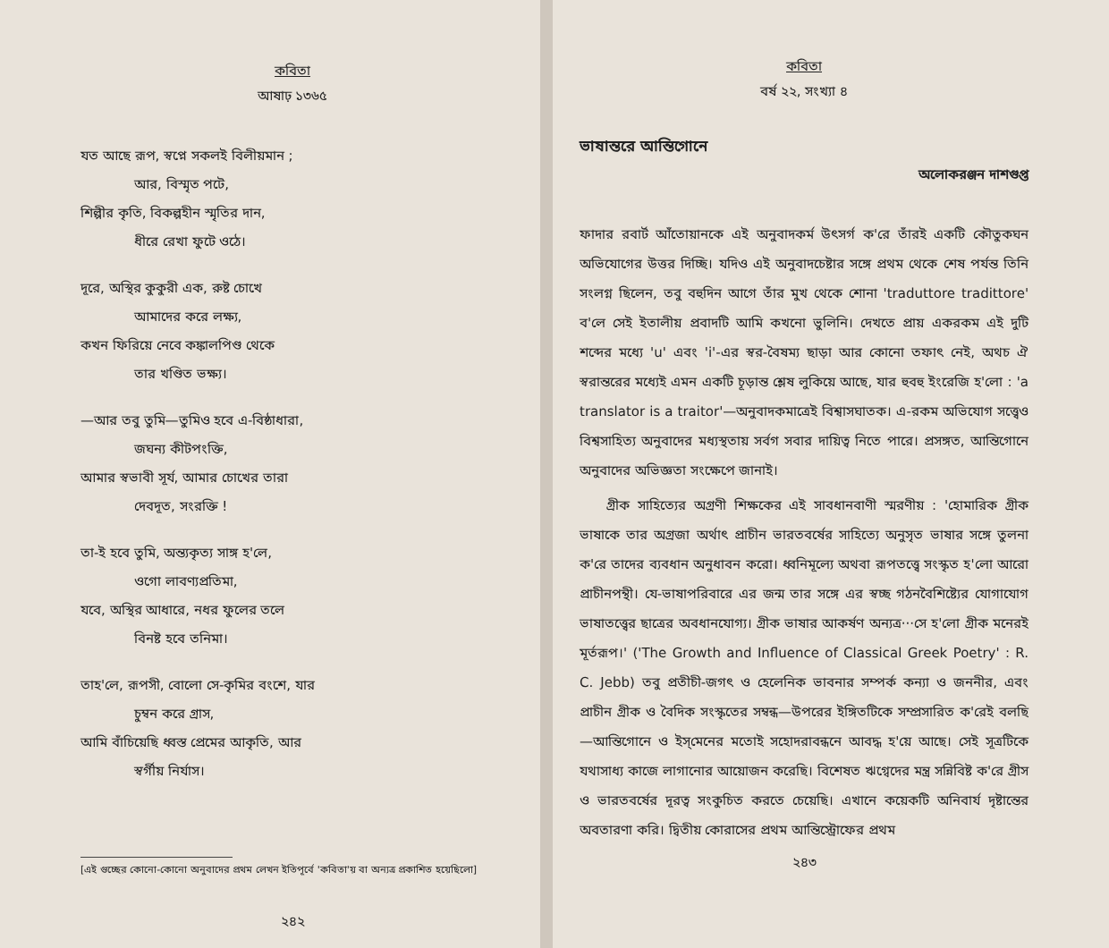কবিতা
আষাঢ় ১৩৬৫
যত আছে রূপ, স্বপ্নে সকলই বিলীয়মান ;
আর, বিস্মৃত পটে,
শিল্পীর কৃতি, বিকল্পহীন স্মৃতির দান,
ধীরে রেখা ফুটে ওঠে।
দূরে, অস্থির কুকুরী এক, রুষ্ট চোখে
আমাদের করে লক্ষ্য,
কখন ফিরিয়ে নেবে কঙ্কালপিণ্ড থেকে
তার খণ্ডিত ভক্ষ্য।
—আর তবু তুমি—তুমিও হবে এ-বিষ্ঠাধারা,
জঘন্য কীটপংক্তি,
আমার স্বভাবী সূর্য, আমার চোখের তারা
দেবদূত, সংরক্তি !
তা-ই হবে তুমি, অন্ত্যকৃত্য সাঙ্গ হ'লে,
ওগো লাবণ্যপ্রতিমা,
যবে, অস্থির আধারে, নধর ফুলের তলে
বিনষ্ট হবে তনিমা।
তাহ'লে, রূপসী, বোলো সে-কৃমির বংশে, যার
চুম্বন করে গ্রাস,
আমি বাঁচিয়েছি ধ্বস্ত প্রেমের আকৃতি, আর
স্বর্গীয় নির্যাস।
[এই গুচ্ছের কোনো-কোনো অনুবাদের প্রথম লেখন ইতিপূর্বে 'কবিতা'য় বা অন্যত্র প্রকাশিত হয়েছিলো]
২৪২
কবিতা
বর্ষ ২২, সংখ্যা ৪
ভাষান্তরে আন্তিগোনে
অলোকরঞ্জন দাশগুপ্ত
ফাদার রবার্ট আঁতোয়ানকে এই অনুবাদকর্ম উৎসর্গ ক'রে তাঁরই একটি কৌতুকঘন অভিযোগের উত্তর দিচ্ছি। যদিও এই অনুবাদচেষ্টার সঙ্গে প্রথম থেকে শেষ পর্যন্ত তিনি সংলগ্ন ছিলেন, তবু বহুদিন আগে তাঁর মুখ থেকে শোনা 'traduttore tradittore' ব'লে সেই ইতালীয় প্রবাদটি আমি কখনো ভুলিনি। দেখতে প্রায় একরকম এই দুটি শব্দের মধ্যে 'u' এবং 'i'-এর স্বর-বৈষম্য ছাড়া আর কোনো তফাৎ নেই, অথচ ঐ স্বরান্তরের মধ্যেই এমন একটি চূড়ান্ত শ্লেষ লুকিয়ে আছে, যার হুবহু ইংরেজি হ'লো : 'a translator is a traitor'—অনুবাদকমাত্রেই বিশ্বাসঘাতক। এ-রকম অভিযোগ সত্ত্বেও বিশ্বসাহিত্য অনুবাদের মধ্যস্থতায় সর্বগ সবার দায়িত্ব নিতে পারে। প্রসঙ্গত, আন্তিগোনে অনুবাদের অভিজ্ঞতা সংক্ষেপে জানাই।
গ্রীক সাহিত্যের অগ্রণী শিক্ষকের এই সাবধানবাণী স্মরণীয় : 'হোমারিক গ্রীক ভাষাকে তার অগ্রজা অর্থাৎ প্রাচীন ভারতবর্ষের সাহিত্যে অনুসৃত ভাষার সঙ্গে তুলনা ক'রে তাদের ব্যবধান অনুধাবন করো। ধ্বনিমূল্যে অথবা রূপতত্ত্বে সংস্কৃত হ'লো আরো প্রাচীনপন্থী। যে-ভাষাপরিবারে এর জন্ম তার সঙ্গে এর স্বচ্ছ গঠনবৈশিষ্ট্যের যোগাযোগ ভাষাতত্ত্বের ছাত্রের অবধানযোগ্য। গ্রীক ভাষার আকর্ষণ অন্যত্র···সে হ'লো গ্রীক মনেরই মূর্তরূপ।' ('The Growth and Influence of Classical Greek Poetry' : R. C. Jebb) তবু প্রতীচী-জগৎ ও হেলেনিক ভাবনার সম্পর্ক কন্যা ও জননীর, এবং প্রাচীন গ্রীক ও বৈদিক সংস্কৃতের সম্বন্ধ—উপরের ইঙ্গিতটিকে সম্প্রসারিত ক'রেই বলছি—আন্তিগোনে ও ইস্‌মেনের মতোই সহোদরাবন্ধনে আবদ্ধ হ'য়ে আছে। সেই সূত্রটিকে যথাসাধ্য কাজে লাগানোর আয়োজন করেছি। বিশেষত ঋগ্বেদের মন্ত্র সন্নিবিষ্ট ক'রে গ্রীস ও ভারতবর্ষের দূরত্ব সংকুচিত করতে চেয়েছি। এখানে কয়েকটি অনিবার্য দৃষ্টান্তের অবতারণা করি। দ্বিতীয় কোরাসের প্রথম আন্তিস্ট্রোফের প্রথম
২৪৩